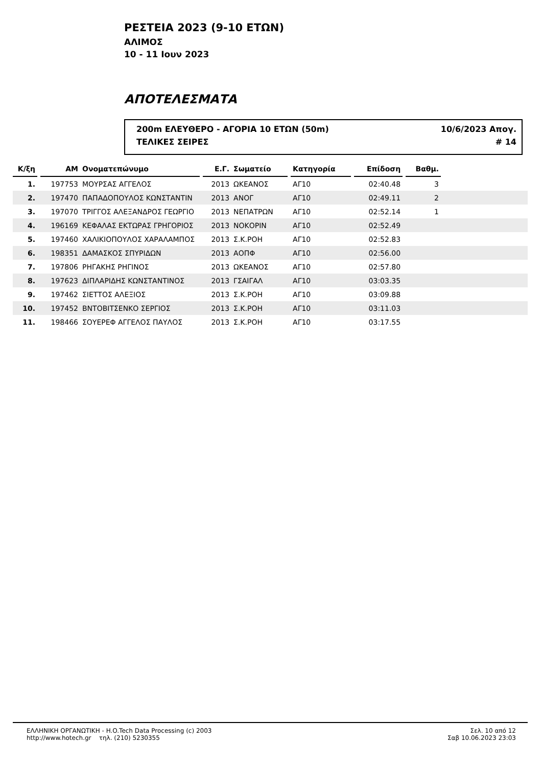ΡΕΣΤΕΙΑ 2023 (9-10 ΕΤΩΝ)
ΑΛΙΜΟΣ
10 - 11 Ιουν 2023
ΑΠΟΤΕΛΕΣΜΑΤΑ
200m ΕΛΕΥΘΕΡΟ - ΑΓΟΡΙΑ 10 ΕΤΩΝ (50m) 10/6/2023 Απογ.
ΤΕΛΙΚΕΣ ΣΕΙΡΕΣ # 14
| Κ/ξη | | ΑΜ | Ονοματεπώνυμο | | Ε.Γ. | Σωματείο | | Κατηγορία | | Επίδοση | | Βαθμ. | |
| --- | --- | --- | --- | --- | --- | --- | --- | --- | --- | --- | --- | --- | --- |
| 1. | | 197753 | ΜΟΥΡΣΑΣ ΑΓΓΕΛΟΣ | | 2013 | ΩΚΕΑΝΟΣ | | ΑΓ10 | | 02:40.48 | | 3 | |
| 2. | | 197470 | ΠΑΠΑΔΟΠΟΥΛΟΣ ΚΩΝΣΤΑΝΤΙΝ | | 2013 | ΑΝΟΓ | | ΑΓ10 | | 02:49.11 | | 2 | |
| 3. | | 197070 | ΤΡΙΓΓΟΣ ΑΛΕΞΑΝΔΡΟΣ ΓΕΩΡΓΙΟ | | 2013 | ΝΕΠΑΤΡΩΝ | | ΑΓ10 | | 02:52.14 | | 1 | |
| 4. | | 196169 | ΚΕΦΑΛΑΣ ΕΚΤΩΡΑΣ ΓΡΗΓΟΡΙΟΣ | | 2013 | ΝΟΚΟΡΙΝ | | ΑΓ10 | | 02:52.49 | | | |
| 5. | | 197460 | ΧΑΛΙΚΙΟΠΟΥΛΟΣ ΧΑΡΑΛΑΜΠΟΣ | | 2013 | Σ.Κ.ΡΟΗ | | ΑΓ10 | | 02:52.83 | | | |
| 6. | | 198351 | ΔΑΜΑΣΚΟΣ ΣΠΥΡΙΔΩΝ | | 2013 | ΑΟΠΦ | | ΑΓ10 | | 02:56.00 | | | |
| 7. | | 197806 | ΡΗΓΑΚΗΣ ΡΗΓΙΝΟΣ | | 2013 | ΩΚΕΑΝΟΣ | | ΑΓ10 | | 02:57.80 | | | |
| 8. | | 197623 | ΔΙΠΛΑΡΙΔΗΣ ΚΩΝΣΤΑΝΤΙΝΟΣ | | 2013 | ΓΣΑΙΓΑΛ | | ΑΓ10 | | 03:03.35 | | | |
| 9. | | 197462 | ΣΙΕΤΤΟΣ ΑΛΕΞΙΟΣ | | 2013 | Σ.Κ.ΡΟΗ | | ΑΓ10 | | 03:09.88 | | | |
| 10. | | 197452 | ΒΝΤΟΒΙΤΣΕΝΚΟ ΣΕΡΓΙΟΣ | | 2013 | Σ.Κ.ΡΟΗ | | ΑΓ10 | | 03:11.03 | | | |
| 11. | | 198466 | ΣΟΥΕΡΕΦ ΑΓΓΕΛΟΣ ΠΑΥΛΟΣ | | 2013 | Σ.Κ.ΡΟΗ | | ΑΓ10 | | 03:17.55 | | | |
ΕΛΛΗΝΙΚΗ ΟΡΓΑΝΩΤΙΚΗ - H.O.Tech Data Processing (c) 2003
http://www.hotech.gr τηλ. (210) 5230355
Σελ. 10 από 12
Σαβ 10.06.2023 23:03